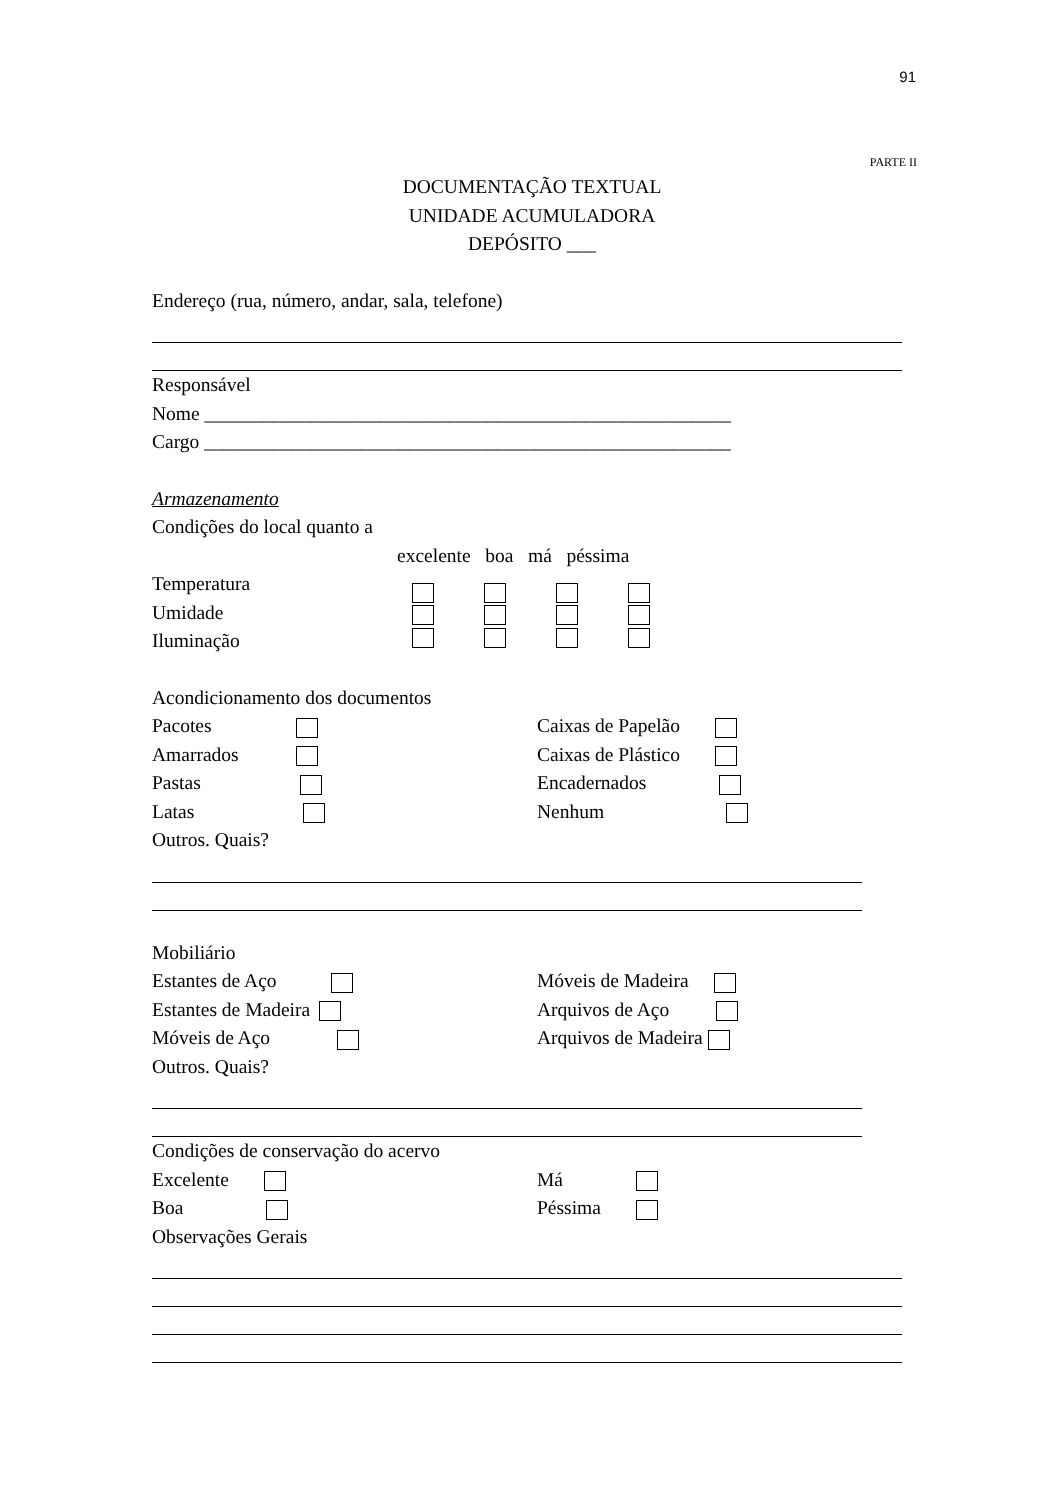91
PARTE II
DOCUMENTAÇÃO TEXTUAL
UNIDADE ACUMULADORA
DEPÓSITO ___
Endereço (rua, número, andar, sala, telefone)
Responsável
Nome ______________________________________________________
Cargo ______________________________________________________
Armazenamento
Condições do local quanto a
excelente boa má péssima
Temperatura
Umidade
Iluminação
Acondicionamento dos documentos
Pacotes
Amarrados
Pastas
Latas
Caixas de Papelão
Caixas de Plástico
Encadernados
Nenhum
Outros. Quais?
Mobiliário
Estantes de Aço
Estantes de Madeira
Móveis de Aço
Móveis de Madeira
Arquivos de Aço
Arquivos de Madeira
Outros. Quais?
Condições de conservação do acervo
Excelente
Boa
Má
Péssima
Observações Gerais